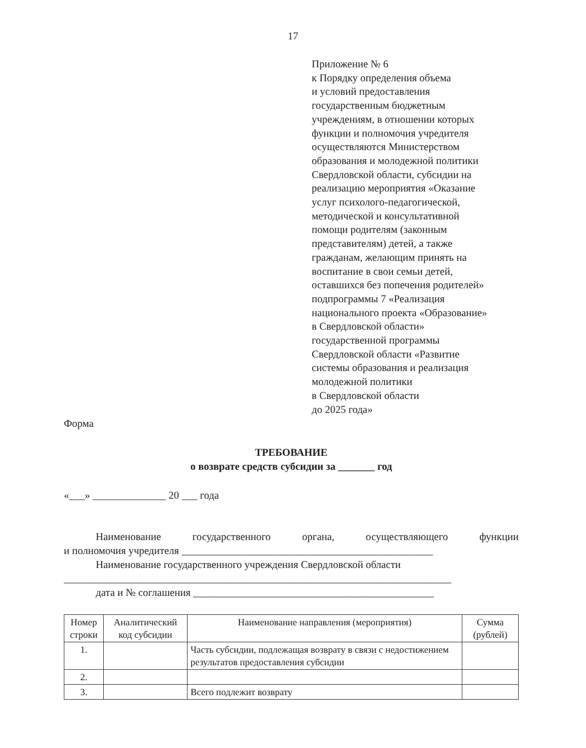17
Приложение № 6
к Порядку определения объема
и условий предоставления
государственным бюджетным
учреждениям, в отношении которых
функции и полномочия учредителя
осуществляются Министерством
образования и молодежной политики
Свердловской области, субсидии на
реализацию мероприятия «Оказание
услуг психолого-педагогической,
методической и консультативной
помощи родителям (законным
представителям) детей, а также
гражданам, желающим принять на
воспитание в свои семьи детей,
оставшихся без попечения родителей»
подпрограммы 7 «Реализация
национального проекта «Образование»
в Свердловской области»
государственной программы
Свердловской области «Развитие
системы образования и реализация
молодежной политики
в Свердловской области
до 2025 года»
Форма
ТРЕБОВАНИЕ
о возврате средств субсидии за _______ год
«___» ______________ 20 ___ года
Наименование государственного органа, осуществляющего функции
и полномочия учредителя ________________________________________________
Наименование государственного учреждения Свердловской области
__________________________________________________________________________
дата и № соглашения ______________________________________________
| Номер строки | Аналитический код субсидии | Наименование направления (мероприятия) | Сумма (рублей) |
| --- | --- | --- | --- |
| 1. | | Часть субсидии, подлежащая возврату в связи с недостижением результатов предоставления субсидии | |
| 2. | | | |
| 3. | | Всего подлежит возврату | |